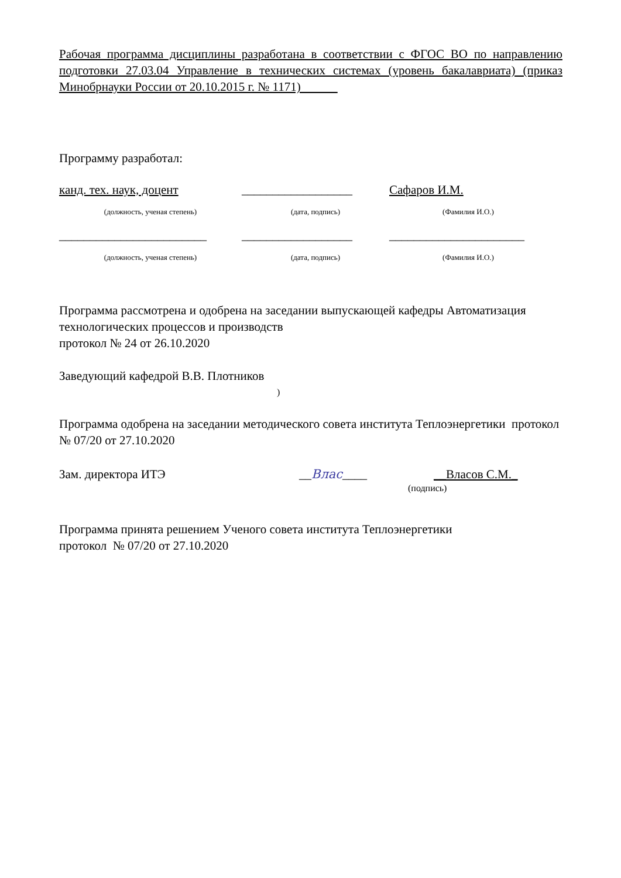Рабочая программа дисциплины разработана в соответствии с ФГОС ВО по направлению подготовки 27.03.04 Управление в технических системах (уровень бакалавриата) (приказ Минобрнауки России от 20.10.2015 г. № 1171)
Программу разработал:
канд. тех. наук, доцент
__________________
Сафаров И.М.
(должность, ученая степень) (дата, подпись) (Фамилия И.О.)
________________________
__________________
______________________
(должность, ученая степень) (дата, подпись) (Фамилия И.О.)
Программа рассмотрена и одобрена на заседании выпускающей кафедры Автоматизация технологических процессов и производств
протокол № 24 от 26.10.2020
Заведующий кафедрой В.В. Плотников
)
Программа одобрена на заседании методического совета института Теплоэнергетики протокол № 07/20 от 27.10.2020
Зам. директора ИТЭ
__Влас____
__Власов С.М._
(подпись)
Программа принята решением Ученого совета института Теплоэнергетики
протокол № 07/20 от 27.10.2020